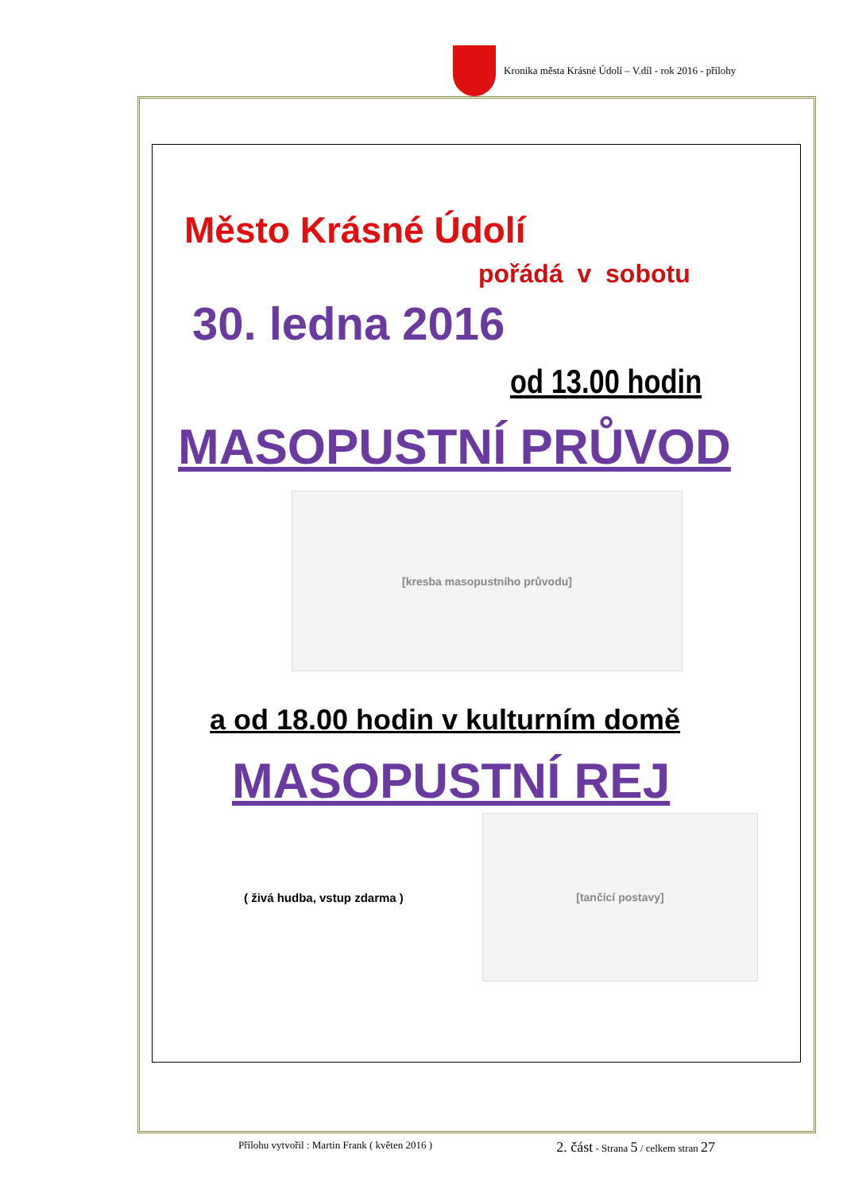Kronika města Krásné Údolí – V.díl - rok 2016 - přílohy
Město Krásné Údolí
pořádá v sobotu
30. ledna 2016
od 13.00 hodin
MASOPUSTNÍ PRŮVOD
[kresba masopustního průvodu]
a od 18.00 hodin v kulturním domě
MASOPUSTNÍ REJ
( živá hudba, vstup zdarma )
[tančící postavy]
Přílohu vytvořil : Martin Frank ( květen 2016 ) 2. část - Strana 5 / celkem stran 27